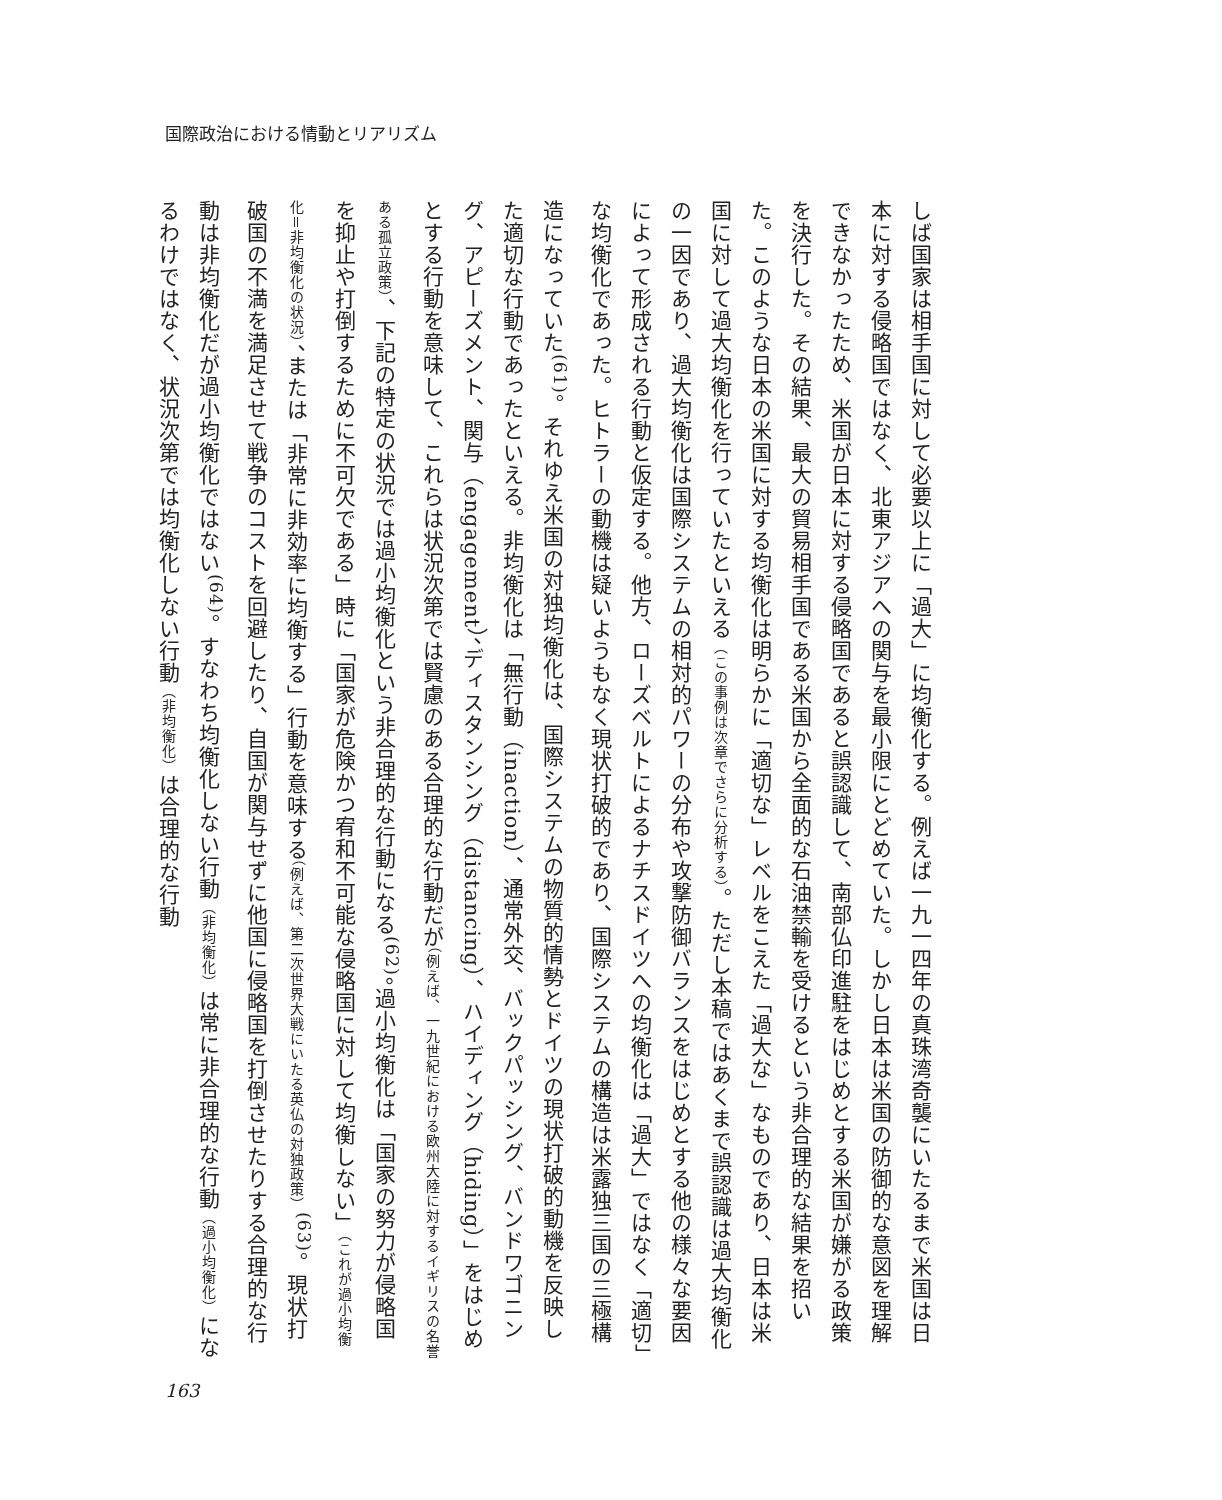国際政治における情動とリアリズム
しば国家は相手国に対して必要以上に「過大」に均衡化する。例えば一九一四年の真珠湾奇襲にいたるまで米国は日本に対する侵略国ではなく、北東アジアへの関与を最小限にとどめていた。しかし日本は米国の防御的な意図を理解できなかったため、米国が日本に対する侵略国であると誤認識して、南部仏印進駐をはじめとする米国が嫌がる政策を決行した。その結果、最大の貿易相手国である米国から全面的な石油禁輸を受けるという非合理的な結果を招いた。このような日本の米国に対する均衡化は明らかに「適切な」レベルをこえた「過大な」なものであり、日本は米国に対して過大均衡化を行っていたといえる（この事例は次章でさらに分析する）。ただし本稿ではあくまで誤認識は過大均衡化の一因であり、過大均衡化は国際システムの相対的パワーの分布や攻撃防御バランスをはじめとする他の様々な要因によって形成される行動と仮定する。他方、ローズベルトによるナチスドイツへの均衡化は「過大」ではなく「適切」な均衡化であった。ヒトラーの動機は疑いようもなく現状打破的であり、国際システムの構造は米露独三国の三極構造になっていた<sup>(61)</sup>。それゆえ米国の対独均衡化は、国際システムの物質的情勢とドイツの現状打破的動機を反映した適切な行動であったといえる。非均衡化は「無行動（inaction）、通常外交、バックパッシング、バンドワゴニング、アピーズメント、関与（engagement）、ディスタンシング（distancing）、ハイディング（hiding）」をはじめとする行動を意味して、これらは状況次第では賢慮のある合理的な行動だが（例えば、一九世紀における欧州大陸に対するイギリスの名誉ある孤立政策）、下記の特定の状況では過小均衡化という非合理的な行動になる<sup>(62)</sup>。過小均衡化は「国家の努力が侵略国を抑止や打倒するために不可欠である」時に「国家が危険かつ宥和不可能な侵略国に対して均衡しない」（これが過小均衡化＝非均衡化の状況）、または「非常に非効率に均衡する」行動を意味する（例えば、第二次世界大戦にいたる英仏の対独政策）<sup>(63)</sup>。現状打破国の不満を満足させて戦争のコストを回避したり、自国が関与せずに他国に侵略国を打倒させたりする合理的な行動は非均衡化だが過小均衡化ではない<sup>(64)</sup>。すなわち均衡化しない行動（非均衡化）は常に非合理的な行動（過小均衡化）になるわけではなく、状況次第では均衡化しない行動（非均衡化）は合理的な行動
163